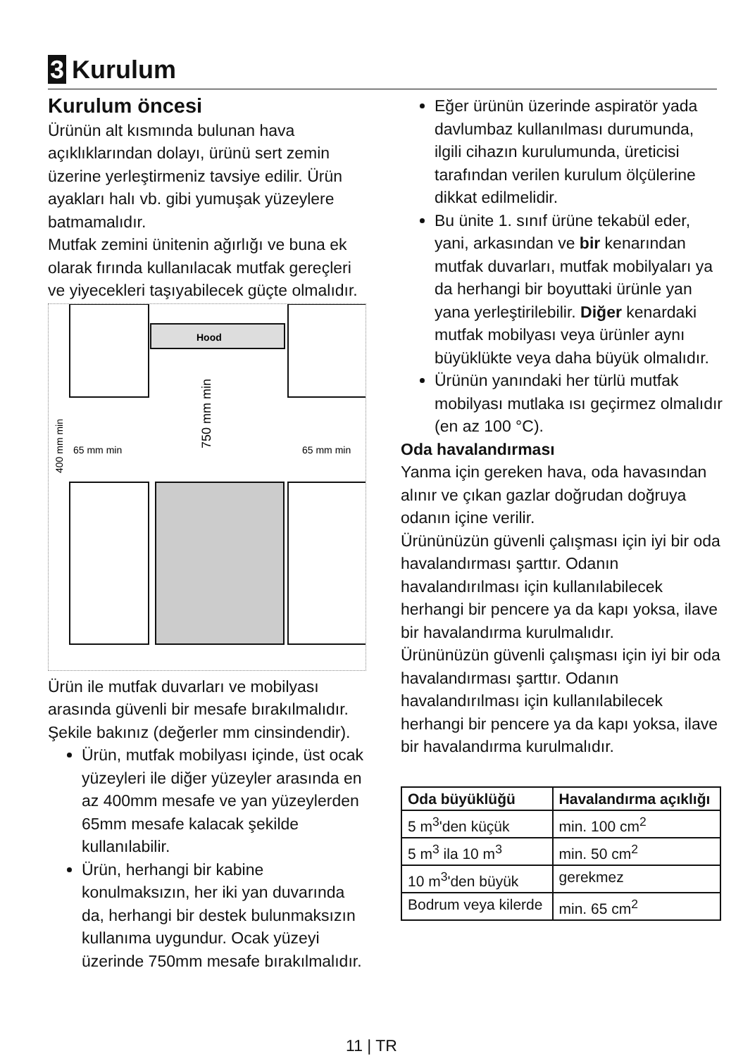3 Kurulum
Kurulum öncesi
Ürünün alt kısmında bulunan hava açıklıklarından dolayı, ürünü sert zemin üzerine yerleştirmeniz tavsiye edilir. Ürün ayakları halı vb. gibi yumuşak yüzeylere batmamalıdır.
Mutfak zemini ünitenin ağırlığı ve buna ek olarak fırında kullanılacak mutfak gereçleri ve yiyecekleri taşıyabilecek güçte olmalıdır.
Hood
65 mm min
65 mm min
750 mm min
400 mm min
Ürün ile mutfak duvarları ve mobilyası arasında güvenli bir mesafe bırakılmalıdır. Şekile bakınız (değerler mm cinsindendir).
Ürün, mutfak mobilyası içinde, üst ocak yüzeyleri ile diğer yüzeyler arasında en az 400mm mesafe ve yan yüzeylerden 65mm mesafe kalacak şekilde kullanılabilir.
Ürün, herhangi bir kabine konulmaksızın, her iki yan duvarında da, herhangi bir destek bulunmaksızın kullanıma uygundur. Ocak yüzeyi üzerinde 750mm mesafe bırakılmalıdır.
Eğer ürünün üzerinde aspiratör yada davlumbaz kullanılması durumunda, ilgili cihazın kurulumunda, üreticisi tarafından verilen kurulum ölçülerine dikkat edilmelidir.
Bu ünite 1. sınıf ürüne tekabül eder, yani, arkasından ve bir kenarından mutfak duvarları, mutfak mobilyaları ya da herhangi bir boyuttaki ürünle yan yana yerleştirilebilir. Diğer kenardaki mutfak mobilyası veya ürünler aynı büyüklükte veya daha büyük olmalıdır.
Ürünün yanındaki her türlü mutfak mobilyası mutlaka ısı geçirmez olmalıdır (en az 100 °C).
Oda havalandırması
Yanma için gereken hava, oda havasından alınır ve çıkan gazlar doğrudan doğruya odanın içine verilir.
Ürününüzün güvenli çalışması için iyi bir oda havalandırması şarttır. Odanın havalandırılması için kullanılabilecek herhangi bir pencere ya da kapı yoksa, ilave bir havalandırma kurulmalıdır.
Ürününüzün güvenli çalışması için iyi bir oda havalandırması şarttır. Odanın havalandırılması için kullanılabilecek herhangi bir pencere ya da kapı yoksa, ilave bir havalandırma kurulmalıdır.
| Oda büyüklüğü | Havalandırma açıklığı |
| --- | --- |
| 5 m<sup>3</sup>'den küçük | min. 100 cm<sup>2</sup> |
| 5 m<sup>3</sup> ila 10 m<sup>3</sup> | min. 50 cm<sup>2</sup> |
| 10 m<sup>3</sup>'den büyük | gerekmez |
| Bodrum veya kilerde | min. 65 cm<sup>2</sup> |
11 | TR